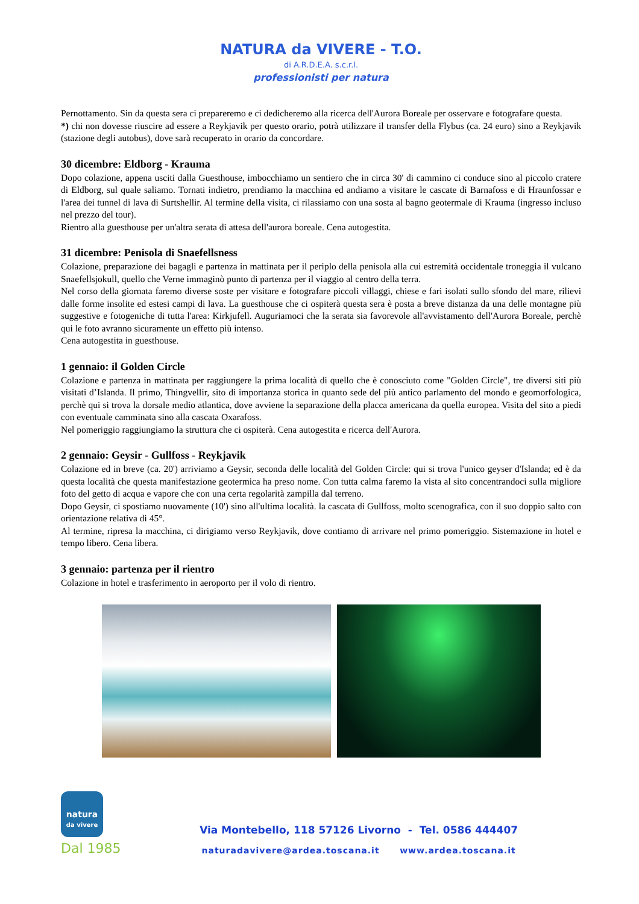NATURA da VIVERE - T.O.
di A.R.D.E.A. s.c.r.l.
professionisti per natura
Pernottamento. Sin da questa sera ci prepareremo e ci dedicheremo alla ricerca dell'Aurora Boreale per osservare e fotografare questa.
*) chi non dovesse riuscire ad essere a Reykjavik per questo orario, potrà utilizzare il transfer della Flybus (ca. 24 euro) sino a Reykjavik (stazione degli autobus), dove sarà recuperato in orario da concordare.
30 dicembre: Eldborg - Krauma
Dopo colazione, appena usciti dalla Guesthouse, imbocchiamo un sentiero che in circa 30' di cammino ci conduce sino al piccolo cratere di Eldborg, sul quale saliamo. Tornati indietro, prendiamo la macchina ed andiamo a visitare le cascate di Barnafoss e di Hraunfossar e l'area dei tunnel di lava di Surtshellir. Al termine della visita, ci rilassiamo con una sosta al bagno geotermale di Krauma (ingresso incluso nel prezzo del tour).
Rientro alla guesthouse per un'altra serata di attesa dell'aurora boreale. Cena autogestita.
31 dicembre: Penisola di Snaefellsness
Colazione, preparazione dei bagagli e partenza in mattinata per il periplo della penisola alla cui estremità occidentale troneggia il vulcano Snaefellsjokull, quello che Verne immaginò punto di partenza per il viaggio al centro della terra.
Nel corso della giornata faremo diverse soste per visitare e fotografare piccoli villaggi, chiese e fari isolati sullo sfondo del mare, rilievi dalle forme insolite ed estesi campi di lava. La guesthouse che ci ospiterà questa sera è posta a breve distanza da una delle montagne più suggestive e fotogeniche di tutta l'area: Kirkjufell. Auguriamoci che la serata sia favorevole all'avvistamento dell'Aurora Boreale, perchè qui le foto avranno sicuramente un effetto più intenso.
Cena autogestita in guesthouse.
1 gennaio: il Golden Circle
Colazione e partenza in mattinata per raggiungere la prima località di quello che è conosciuto come "Golden Circle", tre diversi siti più visitati d’Islanda. Il primo, Thingvellir, sito di importanza storica in quanto sede del più antico parlamento del mondo e geomorfologica, perchè qui si trova la dorsale medio atlantica, dove avviene la separazione della placca americana da quella europea. Visita del sito a piedi con eventuale camminata sino alla cascata Oxarafoss.
Nel pomeriggio raggiungiamo la struttura che ci ospiterà. Cena autogestita e ricerca dell'Aurora.
2 gennaio: Geysir - Gullfoss - Reykjavik
Colazione ed in breve (ca. 20') arriviamo a Geysir, seconda delle località del Golden Circle: qui si trova l'unico geyser d'Islanda; ed è da questa località che questa manifestazione geotermica ha preso nome. Con tutta calma faremo la vista al sito concentrandoci sulla migliore foto del getto di acqua e vapore che con una certa regolarità zampilla dal terreno.
Dopo Geysir, ci spostiamo nuovamente (10') sino all'ultima località. la cascata di Gullfoss, molto scenografica, con il suo doppio salto con orientazione relativa di 45°.
Al termine, ripresa la macchina, ci dirigiamo verso Reykjavik, dove contiamo di arrivare nel primo pomeriggio. Sistemazione in hotel e tempo libero. Cena libera.
3 gennaio: partenza per il rientro
Colazione in hotel e trasferimento in aeroporto per il volo di rientro.
natura
da vivere
Dal 1985
Via Montebello, 118 57126 Livorno - Tel. 0586 444407
naturadavivere@ardea.toscana.it www.ardea.toscana.it